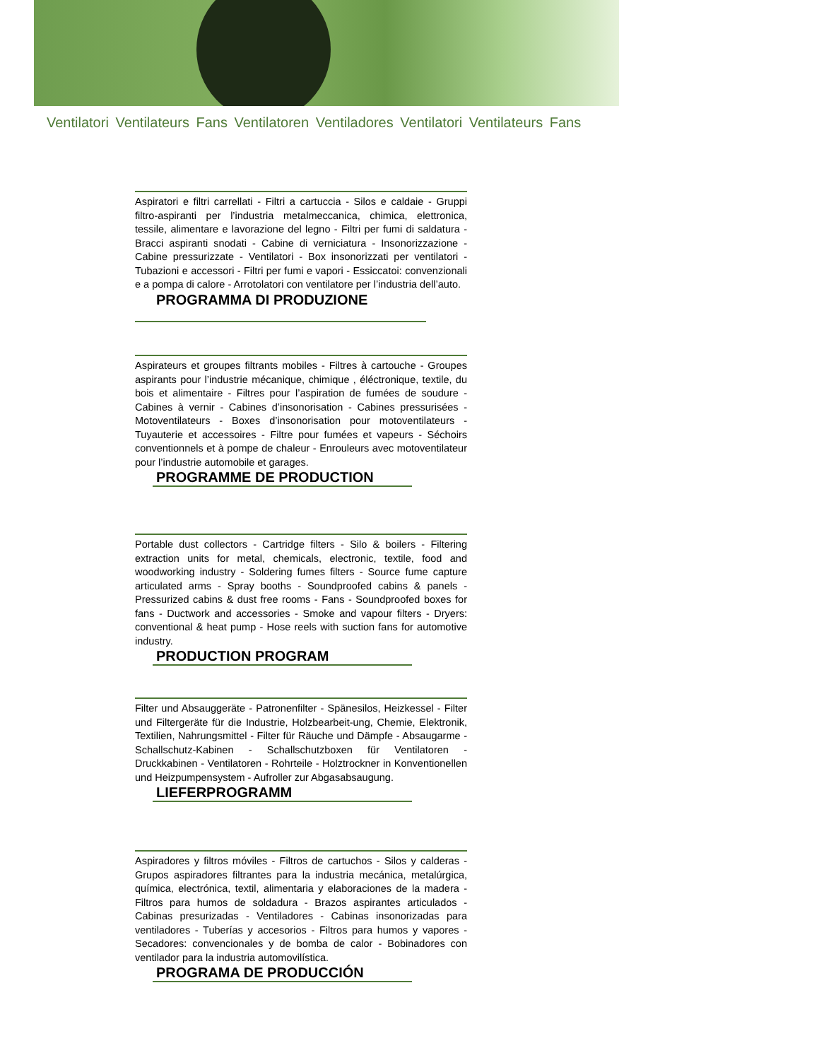Ventilatori Ventilateurs Fans Ventilatoren Ventiladores Ventilatori Ventilateurs Fans
Aspiratori e filtri carrellati - Filtri a cartuccia - Silos e caldaie - Gruppi filtro-aspiranti per l’industria metalmeccanica, chimica, elettronica, tessile, alimentare e lavorazione del legno - Filtri per fumi di saldatura - Bracci aspiranti snodati - Cabine di verniciatura - Insonorizzazione - Cabine pressurizzate - Ventilatori - Box insonorizzati per ventilatori - Tubazioni e accessori - Filtri per fumi e vapori - Essiccatoi: convenzionali e a pompa di calore - Arrotolatori con ventilatore per l’industria dell’auto.
PROGRAMMA DI PRODUZIONE
Aspirateurs et groupes filtrants mobiles - Filtres à cartouche - Groupes aspirants pour l’industrie mécanique, chimique , éléctronique, textile, du bois et alimentaire - Filtres pour l’aspiration de fumées de soudure - Cabines à vernir - Cabines d’insonorisation - Cabines pressurisées - Motoventilateurs - Boxes d’insonorisation pour motoventilateurs - Tuyauterie et accessoires - Filtre pour fumées et vapeurs - Séchoirs conventionnels et à pompe de chaleur - Enrouleurs avec motoventilateur pour l’industrie automobile et garages.
PROGRAMME DE PRODUCTION
Portable dust collectors - Cartridge filters - Silo & boilers - Filtering extraction units for metal, chemicals, electronic, textile, food and woodworking industry - Soldering fumes filters - Source fume capture articulated arms - Spray booths - Soundproofed cabins & panels - Pressurized cabins & dust free rooms - Fans - Soundproofed boxes for fans - Ductwork and accessories - Smoke and vapour filters - Dryers: conventional & heat pump - Hose reels with suction fans for automotive industry.
PRODUCTION PROGRAM
Filter und Absauggeräte - Patronenfilter - Spänesilos, Heizkessel - Filter und Filtergeräte für die Industrie, Holzbearbeit-ung, Chemie, Elektronik, Textilien, Nahrungsmittel - Filter für Räuche und Dämpfe - Absaugarme - Schallschutz-Kabinen - Schallschutzboxen für Ventilatoren - Druckkabinen - Ventilatoren - Rohrteile - Holztrockner in Konventionellen und Heizpumpensystem - Aufroller zur Abgasabsaugung.
LIEFERPROGRAMM
Aspiradores y filtros móviles - Filtros de cartuchos - Silos y calderas - Grupos aspiradores filtrantes para la industria mecánica, metalúrgica, química, electrónica, textil, alimentaria y elaboraciones de la madera - Filtros para humos de soldadura - Brazos aspirantes articulados - Cabinas presurizadas - Ventiladores - Cabinas insonorizadas para ventiladores - Tuberías y accesorios - Filtros para humos y vapores - Secadores: convencionales y de bomba de calor - Bobinadores con ventilador para la industria automovilística.
PROGRAMA DE PRODUCCIÓN